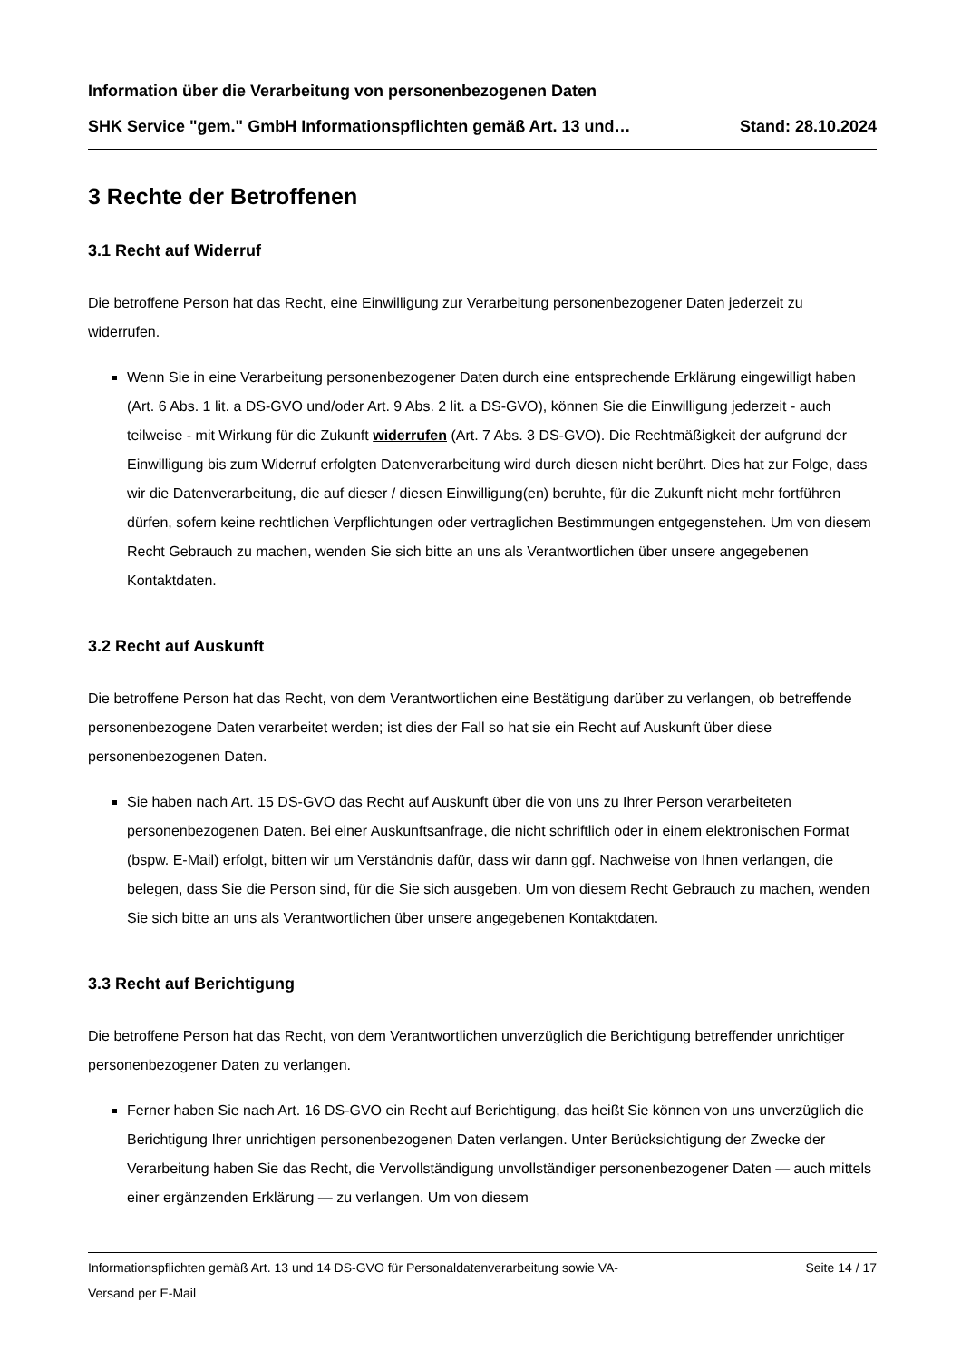Information über die Verarbeitung von personenbezogenen Daten
SHK Service "gem." GmbH Informationspflichten gemäß Art. 13 und… Stand: 28.10.2024
3 Rechte der Betroffenen
3.1 Recht auf Widerruf
Die betroffene Person hat das Recht, eine Einwilligung zur Verarbeitung personenbezogener Daten jederzeit zu widerrufen.
Wenn Sie in eine Verarbeitung personenbezogener Daten durch eine entsprechende Erklärung eingewilligt haben (Art. 6 Abs. 1 lit. a DS-GVO und/oder Art. 9 Abs. 2 lit. a DS-GVO), können Sie die Einwilligung jederzeit - auch teilweise - mit Wirkung für die Zukunft widerrufen (Art. 7 Abs. 3 DS-GVO). Die Rechtmäßigkeit der aufgrund der Einwilligung bis zum Widerruf erfolgten Datenverarbeitung wird durch diesen nicht berührt. Dies hat zur Folge, dass wir die Datenverarbeitung, die auf dieser / diesen Einwilligung(en) beruhte, für die Zukunft nicht mehr fortführen dürfen, sofern keine rechtlichen Verpflichtungen oder vertraglichen Bestimmungen entgegenstehen. Um von diesem Recht Gebrauch zu machen, wenden Sie sich bitte an uns als Verantwortlichen über unsere angegebenen Kontaktdaten.
3.2 Recht auf Auskunft
Die betroffene Person hat das Recht, von dem Verantwortlichen eine Bestätigung darüber zu verlangen, ob betreffende personenbezogene Daten verarbeitet werden; ist dies der Fall so hat sie ein Recht auf Auskunft über diese personenbezogenen Daten.
Sie haben nach Art. 15 DS-GVO das Recht auf Auskunft über die von uns zu Ihrer Person verarbeiteten personenbezogenen Daten. Bei einer Auskunftsanfrage, die nicht schriftlich oder in einem elektronischen Format (bspw. E-Mail) erfolgt, bitten wir um Verständnis dafür, dass wir dann ggf. Nachweise von Ihnen verlangen, die belegen, dass Sie die Person sind, für die Sie sich ausgeben. Um von diesem Recht Gebrauch zu machen, wenden Sie sich bitte an uns als Verantwortlichen über unsere angegebenen Kontaktdaten.
3.3 Recht auf Berichtigung
Die betroffene Person hat das Recht, von dem Verantwortlichen unverzüglich die Berichtigung betreffender unrichtiger personenbezogener Daten zu verlangen.
Ferner haben Sie nach Art. 16 DS-GVO ein Recht auf Berichtigung, das heißt Sie können von uns unverzüglich die Berichtigung Ihrer unrichtigen personenbezogenen Daten verlangen. Unter Berücksichtigung der Zwecke der Verarbeitung haben Sie das Recht, die Vervollständigung unvollständiger personenbezogener Daten — auch mittels einer ergänzenden Erklärung — zu verlangen. Um von diesem
Informationspflichten gemäß Art. 13 und 14 DS-GVO für Personaldatenverarbeitung sowie VA-
Versand per E-Mail Seite 14 / 17